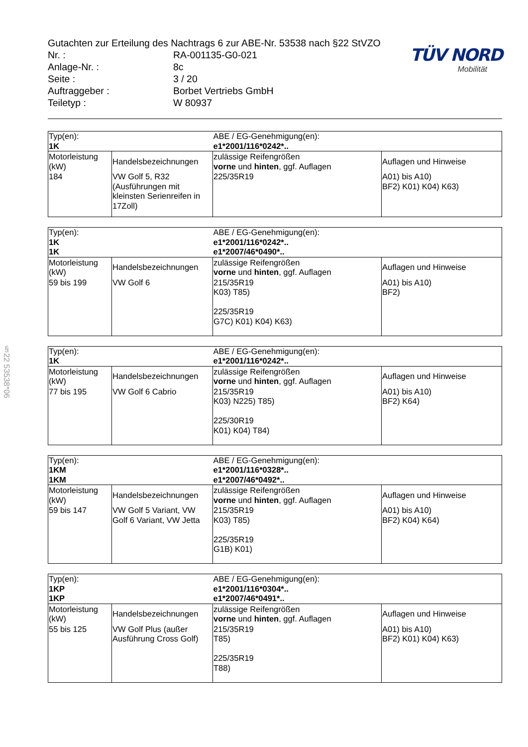§22 53538*06
Gutachten zur Erteilung des Nachtrags 6 zur ABE-Nr. 53538 nach §22 StVZO
Nr. : RA-001135-G0-021
Anlage-Nr. : 8c
Seite : 3 / 20
Auftraggeber : Borbet Vertriebs GmbH
Teiletyp : W 80937
TÜV NORD
Mobilität
| Typ(en): | | ABE / EG-Genehmigung(en): | |
| 1K | | e1*2001/116*0242*.. | |
| Motorleistung (kW) | Handelsbezeichnungen | zulässige Reifengrößen vorne und hinten , ggf. Auflagen | Auflagen und Hinweise |
| 184 | VW Golf 5, R32 (Ausführungen mit kleinsten Serienreifen in 17Zoll) | 225/35R19 | A01) bis A10) BF2) K01) K04) K63) |
| Typ(en): | | ABE / EG-Genehmigung(en): | |
| 1K | | e1*2001/116*0242*.. | |
| 1K | | e1*2007/46*0490*.. | |
| Motorleistung (kW) | Handelsbezeichnungen | zulässige Reifengrößen vorne und hinten , ggf. Auflagen | Auflagen und Hinweise |
| 59 bis 199 | VW Golf 6 | 215/35R19 K03) T85) 225/35R19 G7C) K01) K04) K63) | A01) bis A10) BF2) |
| Typ(en): | | ABE / EG-Genehmigung(en): | |
| 1K | | e1*2001/116*0242*.. | |
| Motorleistung (kW) | Handelsbezeichnungen | zulässige Reifengrößen vorne und hinten , ggf. Auflagen | Auflagen und Hinweise |
| 77 bis 195 | VW Golf 6 Cabrio | 215/35R19 K03) N225) T85) 225/30R19 K01) K04) T84) | A01) bis A10) BF2) K64) |
| Typ(en): | | ABE / EG-Genehmigung(en): | |
| 1KM | | e1*2001/116*0328*.. | |
| 1KM | | e1*2007/46*0492*.. | |
| Motorleistung (kW) | Handelsbezeichnungen | zulässige Reifengrößen vorne und hinten , ggf. Auflagen | Auflagen und Hinweise |
| 59 bis 147 | VW Golf 5 Variant, VW Golf 6 Variant, VW Jetta | 215/35R19 K03) T85) 225/35R19 G1B) K01) | A01) bis A10) BF2) K04) K64) |
| Typ(en): | | ABE / EG-Genehmigung(en): | |
| 1KP | | e1*2001/116*0304*.. | |
| 1KP | | e1*2007/46*0491*.. | |
| Motorleistung (kW) | Handelsbezeichnungen | zulässige Reifengrößen vorne und hinten , ggf. Auflagen | Auflagen und Hinweise |
| 55 bis 125 | VW Golf Plus (außer Ausführung Cross Golf) | 215/35R19 T85) 225/35R19 T88) | A01) bis A10) BF2) K01) K04) K63) |